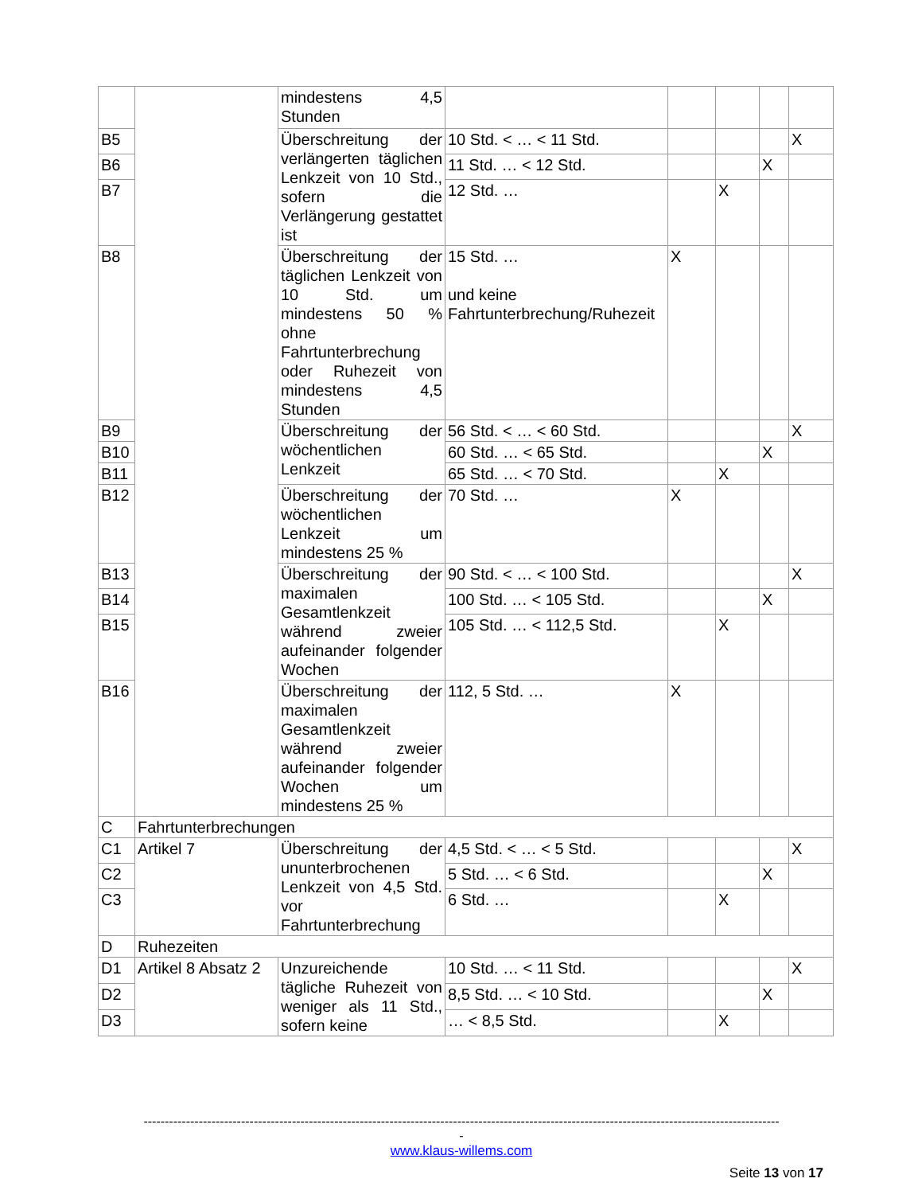| | | mindestens 4,5 Stunden | | | | | | |
| B5 | | Überschreitung der verlängerten täglichen Lenkzeit von 10 Std., sofern die Verlängerung gestattet ist | 10 Std. < … < 11 Std. | | | | X | |
| B6 | | | 11 Std. … < 12 Std. | | | X | | |
| B7 | | | 12 Std. … | | X | | | |
| B8 | | Überschreitung der täglichen Lenkzeit von 10 Std. um mindestens 50 % ohne Fahrtunterbrechung oder Ruhezeit von mindestens 4,5 Stunden | 15 Std. … und keine Fahrtunterbrechung/Ruhezeit | X | | | | |
| B9 | | | Überschreitung der wöchentlichen Lenkzeit | 56 Std. < … < 60 Std. | | | | X |
| B10 | | | | 60 Std. … < 65 Std. | | | X | |
| B11 | | | | 65 Std. … < 70 Std. | | X | | |
| B12 | | | Überschreitung der wöchentlichen Lenkzeit um mindestens 25 % | 70 Std. … | X | | | |
| B13 | | Überschreitung der maximalen Gesamtlenkzeit während zweier aufeinander folgender Wochen | 90 Std. < … < 100 Std. | | | | X | |
| B14 | | | 100 Std. … < 105 Std. | | | X | | |
| B15 | | | 105 Std. … < 112,5 Std. | | X | | | |
| B16 | | Überschreitung der maximalen Gesamtlenkzeit während zweier aufeinander folgender Wochen um mindestens 25 % | 112, 5 Std. … | X | | | | |
| C | Fahrtunterbrechungen | | | | | | | |
| C1 | Artikel 7 | Überschreitung der ununterbrochenen Lenkzeit von 4,5 Std. vor Fahrtunterbrechung | 4,5 Std. < … < 5 Std. | | | | X | |
| C2 | | | 5 Std. … < 6 Std. | | | X | | |
| C3 | | | 6 Std. … | | X | | | |
| D | Ruhezeiten | | | | | | | |
| D1 | Artikel 8 Absatz 2 | Unzureichende tägliche Ruhezeit von weniger als 11 Std., sofern keine | 10 Std. … < 11 Std. | | | | X | |
| D2 | | | 8,5 Std. … < 10 Std. | | | X | | |
| D3 | | | … < 8,5 Std. | | X | | | |
------------------------------------------------------------------------------------------------------------------------------------------------------
-
www.klaus-willems.com
Seite 13 von 17